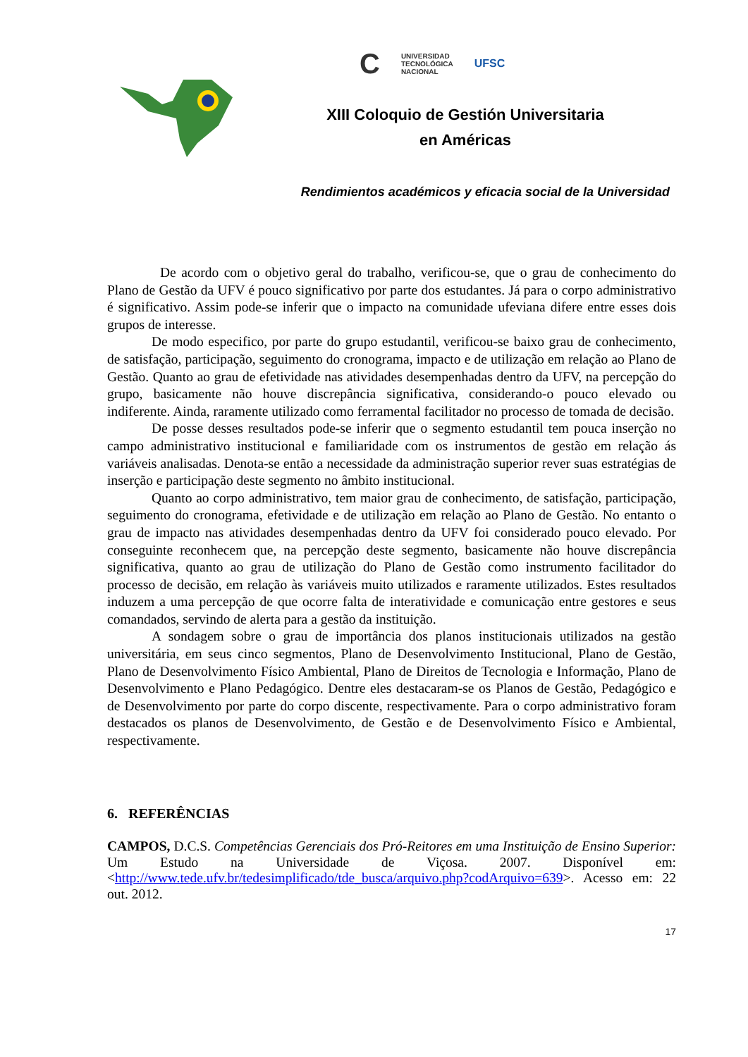C UNIVERSIDAD
TECNOLÓGICA
NACIONAL UFSC
XIII Coloquio de Gestión Universitaria
en Américas
Rendimientos académicos y eficacia social de la Universidad
De acordo com o objetivo geral do trabalho, verificou-se, que o grau de conhecimento do Plano de Gestão da UFV é pouco significativo por parte dos estudantes. Já para o corpo administrativo é significativo. Assim pode-se inferir que o impacto na comunidade ufeviana difere entre esses dois grupos de interesse.
De modo especifico, por parte do grupo estudantil, verificou-se baixo grau de conhecimento, de satisfação, participação, seguimento do cronograma, impacto e de utilização em relação ao Plano de Gestão. Quanto ao grau de efetividade nas atividades desempenhadas dentro da UFV, na percepção do grupo, basicamente não houve discrepância significativa, considerando-o pouco elevado ou indiferente. Ainda, raramente utilizado como ferramental facilitador no processo de tomada de decisão.
De posse desses resultados pode-se inferir que o segmento estudantil tem pouca inserção no campo administrativo institucional e familiaridade com os instrumentos de gestão em relação ás variáveis analisadas. Denota-se então a necessidade da administração superior rever suas estratégias de inserção e participação deste segmento no âmbito institucional.
Quanto ao corpo administrativo, tem maior grau de conhecimento, de satisfação, participação, seguimento do cronograma, efetividade e de utilização em relação ao Plano de Gestão. No entanto o grau de impacto nas atividades desempenhadas dentro da UFV foi considerado pouco elevado. Por conseguinte reconhecem que, na percepção deste segmento, basicamente não houve discrepância significativa, quanto ao grau de utilização do Plano de Gestão como instrumento facilitador do processo de decisão, em relação às variáveis muito utilizados e raramente utilizados. Estes resultados induzem a uma percepção de que ocorre falta de interatividade e comunicação entre gestores e seus comandados, servindo de alerta para a gestão da instituição.
A sondagem sobre o grau de importância dos planos institucionais utilizados na gestão universitária, em seus cinco segmentos, Plano de Desenvolvimento Institucional, Plano de Gestão, Plano de Desenvolvimento Físico Ambiental, Plano de Direitos de Tecnologia e Informação, Plano de Desenvolvimento e Plano Pedagógico. Dentre eles destacaram-se os Planos de Gestão, Pedagógico e de Desenvolvimento por parte do corpo discente, respectivamente. Para o corpo administrativo foram destacados os planos de Desenvolvimento, de Gestão e de Desenvolvimento Físico e Ambiental, respectivamente.
6. REFERÊNCIAS
CAMPOS, D.C.S. Competências Gerenciais dos Pró-Reitores em uma Instituição de Ensino Superior: Um Estudo na Universidade de Viçosa. 2007. Disponível em: <http://www.tede.ufv.br/tedesimplificado/tde_busca/arquivo.php?codArquivo=639>. Acesso em: 22 out. 2012.
17